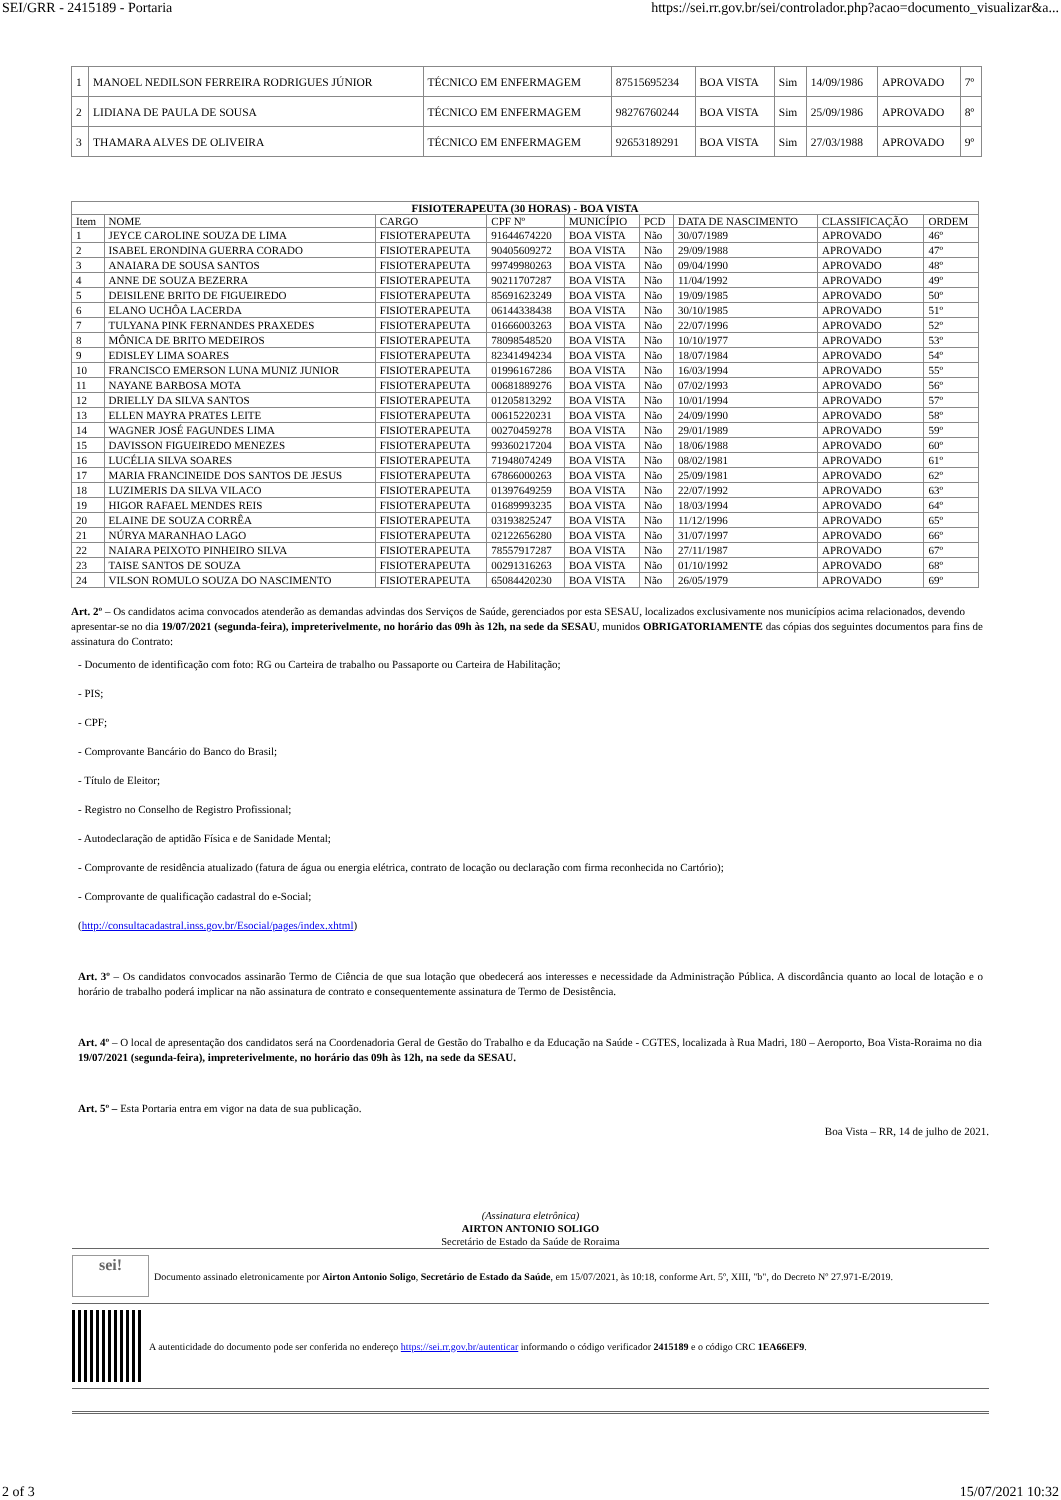SEI/GRR - 2415189 - Portaria https://sei.rr.gov.br/sei/controlador.php?acao=documento_visualizar&a...
| 1 | MANOEL NEDILSON FERREIRA RODRIGUES JÚNIOR | TÉCNICO EM ENFERMAGEM | 87515695234 | BOA VISTA | Sim | 14/09/1986 | APROVADO | 7º |
| 2 | LIDIANA DE PAULA DE SOUSA | TÉCNICO EM ENFERMAGEM | 98276760244 | BOA VISTA | Sim | 25/09/1986 | APROVADO | 8º |
| 3 | THAMARA ALVES DE OLIVEIRA | TÉCNICO EM ENFERMAGEM | 92653189291 | BOA VISTA | Sim | 27/03/1988 | APROVADO | 9º |
| FISIOTERAPEUTA (30 HORAS) - BOA VISTA | | | | | | | | |
| --- | --- | --- | --- | --- | --- | --- | --- | --- |
| Item | NOME | CARGO | CPF Nº | MUNICÍPIO | PCD | DATA DE NASCIMENTO | CLASSIFICAÇÃO | ORDEM |
| 1 | JEYCE CAROLINE SOUZA DE LIMA | FISIOTERAPEUTA | 91644674220 | BOA VISTA | Não | 30/07/1989 | APROVADO | 46º |
| 2 | ISABEL ERONDINA GUERRA CORADO | FISIOTERAPEUTA | 90405609272 | BOA VISTA | Não | 29/09/1988 | APROVADO | 47º |
| 3 | ANAIARA DE SOUSA SANTOS | FISIOTERAPEUTA | 99749980263 | BOA VISTA | Não | 09/04/1990 | APROVADO | 48º |
| 4 | ANNE DE SOUZA BEZERRA | FISIOTERAPEUTA | 90211707287 | BOA VISTA | Não | 11/04/1992 | APROVADO | 49º |
| 5 | DEISILENE BRITO DE FIGUEIREDO | FISIOTERAPEUTA | 85691623249 | BOA VISTA | Não | 19/09/1985 | APROVADO | 50º |
| 6 | ELANO UCHÔA LACERDA | FISIOTERAPEUTA | 06144338438 | BOA VISTA | Não | 30/10/1985 | APROVADO | 51º |
| 7 | TULYANA PINK FERNANDES PRAXEDES | FISIOTERAPEUTA | 01666003263 | BOA VISTA | Não | 22/07/1996 | APROVADO | 52º |
| 8 | MÔNICA DE BRITO MEDEIROS | FISIOTERAPEUTA | 78098548520 | BOA VISTA | Não | 10/10/1977 | APROVADO | 53º |
| 9 | EDISLEY LIMA SOARES | FISIOTERAPEUTA | 82341494234 | BOA VISTA | Não | 18/07/1984 | APROVADO | 54º |
| 10 | FRANCISCO EMERSON LUNA MUNIZ JUNIOR | FISIOTERAPEUTA | 01996167286 | BOA VISTA | Não | 16/03/1994 | APROVADO | 55º |
| 11 | NAYANE BARBOSA MOTA | FISIOTERAPEUTA | 00681889276 | BOA VISTA | Não | 07/02/1993 | APROVADO | 56º |
| 12 | DRIELLY DA SILVA SANTOS | FISIOTERAPEUTA | 01205813292 | BOA VISTA | Não | 10/01/1994 | APROVADO | 57º |
| 13 | ELLEN MAYRA PRATES LEITE | FISIOTERAPEUTA | 00615220231 | BOA VISTA | Não | 24/09/1990 | APROVADO | 58º |
| 14 | WAGNER JOSÉ FAGUNDES LIMA | FISIOTERAPEUTA | 00270459278 | BOA VISTA | Não | 29/01/1989 | APROVADO | 59º |
| 15 | DAVISSON FIGUEIREDO MENEZES | FISIOTERAPEUTA | 99360217204 | BOA VISTA | Não | 18/06/1988 | APROVADO | 60º |
| 16 | LUCÉLIA SILVA SOARES | FISIOTERAPEUTA | 71948074249 | BOA VISTA | Não | 08/02/1981 | APROVADO | 61º |
| 17 | MARIA FRANCINEIDE DOS SANTOS DE JESUS | FISIOTERAPEUTA | 67866000263 | BOA VISTA | Não | 25/09/1981 | APROVADO | 62º |
| 18 | LUZIMERIS DA SILVA VILACO | FISIOTERAPEUTA | 01397649259 | BOA VISTA | Não | 22/07/1992 | APROVADO | 63º |
| 19 | HIGOR RAFAEL MENDES REIS | FISIOTERAPEUTA | 01689993235 | BOA VISTA | Não | 18/03/1994 | APROVADO | 64º |
| 20 | ELAINE DE SOUZA CORRÊA | FISIOTERAPEUTA | 03193825247 | BOA VISTA | Não | 11/12/1996 | APROVADO | 65º |
| 21 | NÚRYA MARANHAO LAGO | FISIOTERAPEUTA | 02122656280 | BOA VISTA | Não | 31/07/1997 | APROVADO | 66º |
| 22 | NAIARA PEIXOTO PINHEIRO SILVA | FISIOTERAPEUTA | 78557917287 | BOA VISTA | Não | 27/11/1987 | APROVADO | 67º |
| 23 | TAISE SANTOS DE SOUZA | FISIOTERAPEUTA | 00291316263 | BOA VISTA | Não | 01/10/1992 | APROVADO | 68º |
| 24 | VILSON ROMULO SOUZA DO NASCIMENTO | FISIOTERAPEUTA | 65084420230 | BOA VISTA | Não | 26/05/1979 | APROVADO | 69º |
Art. 2º – Os candidatos acima convocados atenderão as demandas advindas dos Serviços de Saúde, gerenciados por esta SESAU, localizados exclusivamente nos municípios acima relacionados, devendo apresentar-se no dia 19/07/2021 (segunda-feira), impreterivelmente, no horário das 09h às 12h, na sede da SESAU, munidos OBRIGATORIAMENTE das cópias dos seguintes documentos para fins de assinatura do Contrato:
- Documento de identificação com foto: RG ou Carteira de trabalho ou Passaporte ou Carteira de Habilitação;
- PIS;
- CPF;
- Comprovante Bancário do Banco do Brasil;
- Título de Eleitor;
- Registro no Conselho de Registro Profissional;
- Autodeclaração de aptidão Física e de Sanidade Mental;
- Comprovante de residência atualizado (fatura de água ou energia elétrica, contrato de locação ou declaração com firma reconhecida no Cartório);
- Comprovante de qualificação cadastral do e-Social;
(http://consultacadastral.inss.gov.br/Esocial/pages/index.xhtml)
Art. 3º – Os candidatos convocados assinarão Termo de Ciência de que sua lotação que obedecerá aos interesses e necessidade da Administração Pública. A discordância quanto ao local de lotação e o horário de trabalho poderá implicar na não assinatura de contrato e consequentemente assinatura de Termo de Desistência.
Art. 4º – O local de apresentação dos candidatos será na Coordenadoria Geral de Gestão do Trabalho e da Educação na Saúde - CGTES, localizada à Rua Madri, 180 – Aeroporto, Boa Vista-Roraima no dia 19/07/2021 (segunda-feira), impreterivelmente, no horário das 09h às 12h, na sede da SESAU.
Art. 5º – Esta Portaria entra em vigor na data de sua publicação.
Boa Vista – RR, 14 de julho de 2021.
(Assinatura eletrônica)
AIRTON ANTONIO SOLIGO
Secretário de Estado da Saúde de Roraima
sei!
Documento assinado eletronicamente por Airton Antonio Soligo, Secretário de Estado da Saúde, em 15/07/2021, às 10:18, conforme Art. 5º, XIII, "b", do Decreto Nº 27.971-E/2019.
A autenticidade do documento pode ser conferida no endereço https://sei.rr.gov.br/autenticar informando o código verificador 2415189 e o código CRC 1EA66EF9.
2 of 3 15/07/2021 10:32